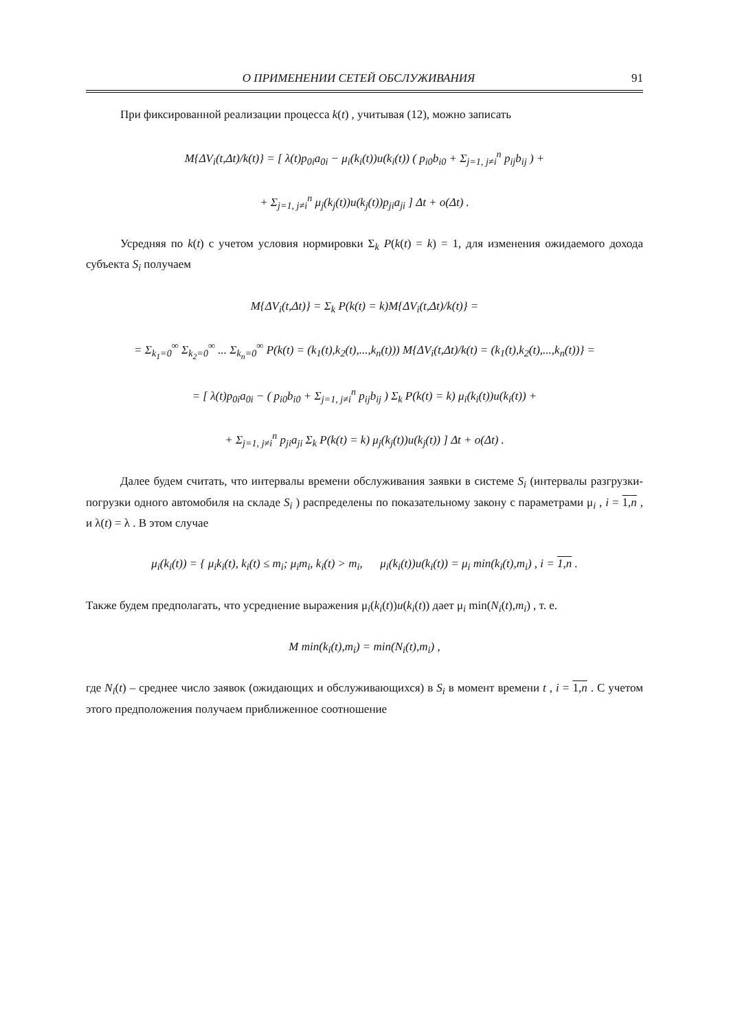О ПРИМЕНЕНИИ СЕТЕЙ ОБСЛУЖИВАНИЯ 91
При фиксированной реализации процесса k(t) , учитывая (12), можно записать
M{ΔV<sub>i</sub>(t,Δt)/k(t)} = [ λ(t)p<sub>0i</sub>a<sub>0i</sub> − μ<sub>i</sub>(k<sub>i</sub>(t))u(k<sub>i</sub>(t)) ( p<sub>i0</sub>b<sub>i0</sub> + Σ<sub>j=1, j≠i</sub><sup>n</sup> p<sub>ij</sub>b<sub>ij</sub> ) +
+ Σ<sub>j=1, j≠i</sub><sup>n</sup> μ<sub>j</sub>(k<sub>j</sub>(t))u(k<sub>j</sub>(t))p<sub>ji</sub>a<sub>ji</sub> ] Δt + o(Δt) .
Усредняя по k(t) с учетом условия нормировки Σ<sub>k</sub> P(k(t) = k) = 1, для изменения ожидаемого дохода субъекта S<sub>i</sub> получаем
M{ΔV<sub>i</sub>(t,Δt)} = Σ<sub>k</sub> P(k(t) = k)M{ΔV<sub>i</sub>(t,Δt)/k(t)} =
= Σ<sub>k<sub>1</sub>=0</sub><sup>∞</sup> Σ<sub>k<sub>2</sub>=0</sub><sup>∞</sup> ... Σ<sub>k<sub>n</sub>=0</sub><sup>∞</sup> P(k(t) = (k<sub>1</sub>(t),k<sub>2</sub>(t),...,k<sub>n</sub>(t))) M{ΔV<sub>i</sub>(t,Δt)/k(t) = (k<sub>1</sub>(t),k<sub>2</sub>(t),...,k<sub>n</sub>(t))} =
= [ λ(t)p<sub>0i</sub>a<sub>0i</sub> − ( p<sub>i0</sub>b<sub>i0</sub> + Σ<sub>j=1, j≠i</sub><sup>n</sup> p<sub>ij</sub>b<sub>ij</sub> ) Σ<sub>k</sub> P(k(t) = k) μ<sub>i</sub>(k<sub>i</sub>(t))u(k<sub>i</sub>(t)) +
+ Σ<sub>j=1, j≠i</sub><sup>n</sup> p<sub>ji</sub>a<sub>ji</sub> Σ<sub>k</sub> P(k(t) = k) μ<sub>j</sub>(k<sub>j</sub>(t))u(k<sub>j</sub>(t)) ] Δt + o(Δt) .
Далее будем считать, что интервалы времени обслуживания заявки в системе S<sub>i</sub> (интервалы разгрузки-погрузки одного автомобиля на складе S<sub>i</sub> ) распределены по показательному закону с параметрами μ<sub>i</sub> , i = 1,n , и λ(t) = λ . В этом случае
μ<sub>i</sub>(k<sub>i</sub>(t)) = { μ<sub>i</sub>k<sub>i</sub>(t), k<sub>i</sub>(t) ≤ m<sub>i</sub>; μ<sub>i</sub>m<sub>i</sub>, k<sub>i</sub>(t) > m<sub>i</sub>, μ<sub>i</sub>(k<sub>i</sub>(t))u(k<sub>i</sub>(t)) = μ<sub>i</sub> min(k<sub>i</sub>(t),m<sub>i</sub>) , i = 1,n .
Также будем предполагать, что усреднение выражения μ<sub>i</sub>(k<sub>i</sub>(t))u(k<sub>i</sub>(t)) дает μ<sub>i</sub> min(N<sub>i</sub>(t),m<sub>i</sub>) , т. е.
M min(k<sub>i</sub>(t),m<sub>i</sub>) = min(N<sub>i</sub>(t),m<sub>i</sub>) ,
где N<sub>i</sub>(t) – среднее число заявок (ожидающих и обслуживающихся) в S<sub>i</sub> в момент времени t , i = 1,n . С учетом этого предположения получаем приближенное соотношение